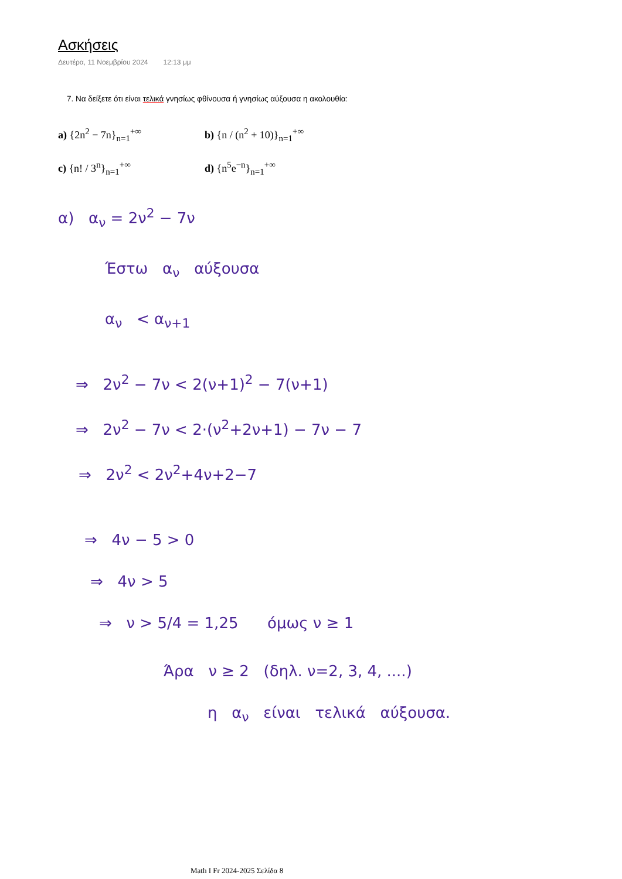Ασκήσεις
Δευτέρα, 11 Νοεμβρίου 2024 12:13 μμ
7. Να δείξετε ότι είναι τελικά γνησίως φθίνουσα ή γνησίως αύξουσα η ακολουθία:
a) {2n<sup>2</sup> − 7n}<sub>n=1</sub><sup>+∞</sup>
b) {n / (n<sup>2</sup> + 10)}<sub>n=1</sub><sup>+∞</sup>
c) {n! / 3<sup>n</sup>}<sub>n=1</sub><sup>+∞</sup>
d) {n<sup>5</sup>e<sup>−n</sup>}<sub>n=1</sub><sup>+∞</sup>
α) α<sub>ν</sub> = 2ν<sup>2</sup> − 7ν
Έστω α<sub>ν</sub> αύξουσα
α<sub>ν</sub> < α<sub>ν+1</sub>
⇒ 2ν<sup>2</sup> − 7ν < 2(ν+1)<sup>2</sup> − 7(ν+1)
⇒ 2ν<sup>2</sup> − 7ν < 2·(ν<sup>2</sup>+2ν+1) − 7ν − 7
⇒ 2ν<sup>2</sup> < 2ν<sup>2</sup>+4ν+2−7
⇒ 4ν − 5 > 0
⇒ 4ν > 5
⇒ ν > 5/4 = 1,25 όμως ν ≥ 1
Άρα ν ≥ 2 (δηλ. ν=2, 3, 4, ....)
η α<sub>ν</sub> είναι τελικά αύξουσα.
Math I Fr 2024-2025 Σελίδα 8